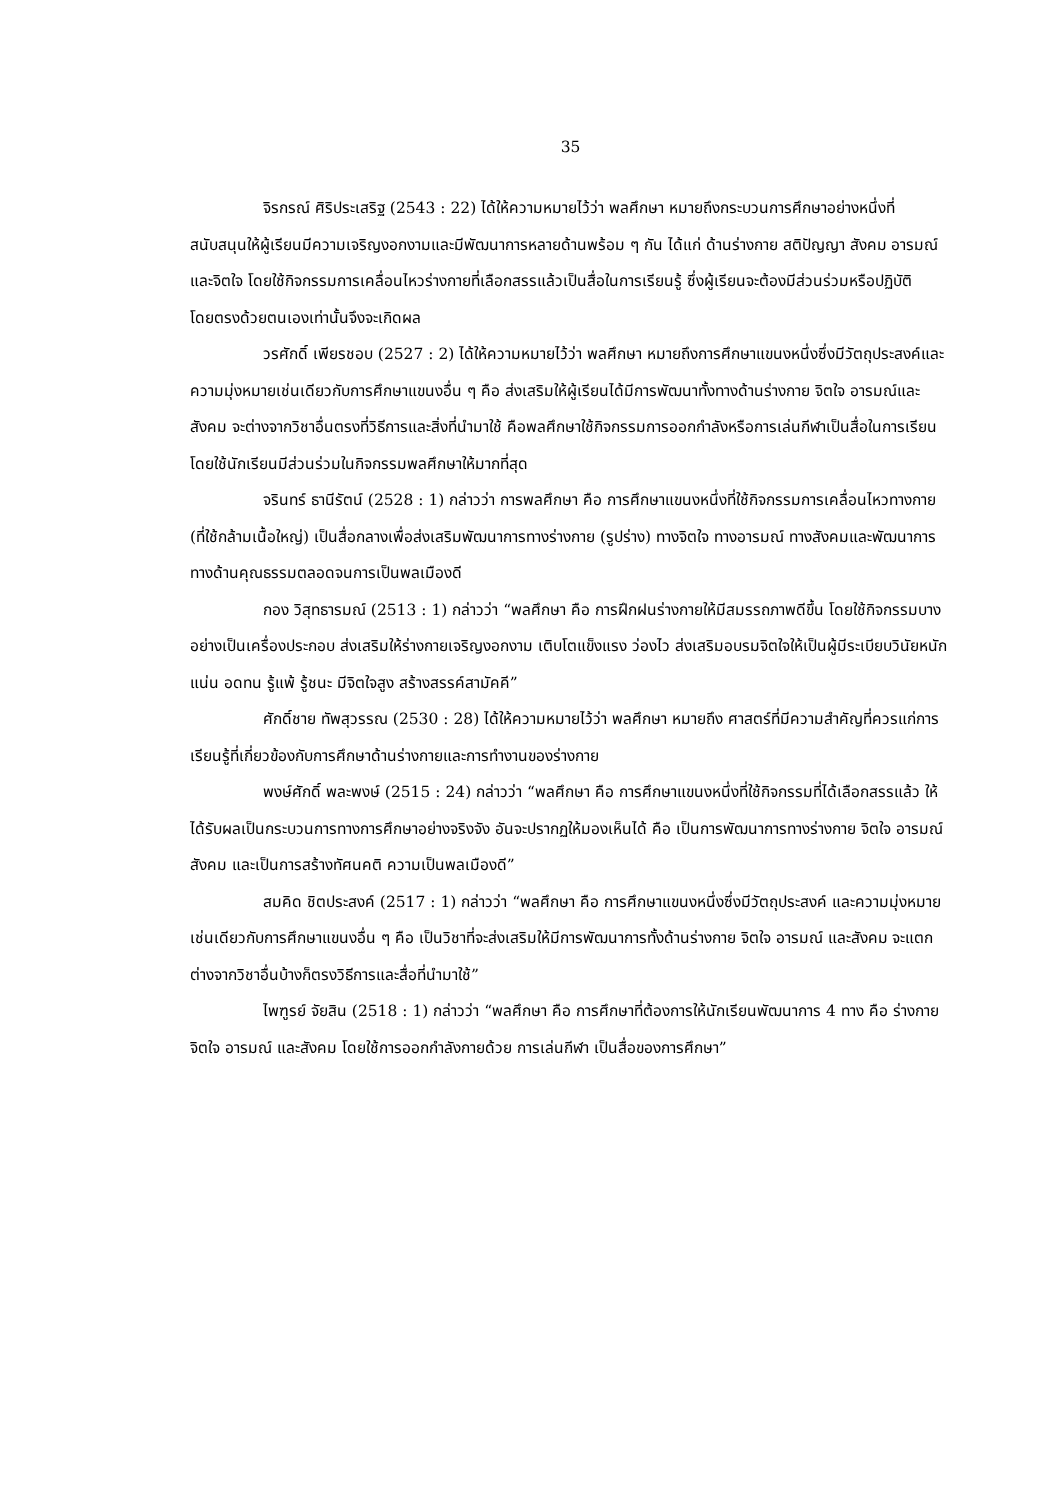35
จิรกรณ์ ศิริประเสริฐ (2543 : 22) ได้ให้ความหมายไว้ว่า พลศึกษา หมายถึงกระบวนการศึกษาอย่างหนึ่งที่สนับสนุนให้ผู้เรียนมีความเจริญงอกงามและมีพัฒนาการหลายด้านพร้อม ๆ กัน ได้แก่ ด้านร่างกาย สติปัญญา สังคม อารมณ์และจิตใจ โดยใช้กิจกรรมการเคลื่อนไหวร่างกายที่เลือกสรรแล้วเป็นสื่อในการเรียนรู้ ซึ่งผู้เรียนจะต้องมีส่วนร่วมหรือปฏิบัติโดยตรงด้วยตนเองเท่านั้นจึงจะเกิดผล
วรศักดิ์ เพียรชอบ (2527 : 2) ได้ให้ความหมายไว้ว่า พลศึกษา หมายถึงการศึกษาแขนงหนึ่งซึ่งมีวัตถุประสงค์และความมุ่งหมายเช่นเดียวกับการศึกษาแขนงอื่น ๆ คือ ส่งเสริมให้ผู้เรียนได้มีการพัฒนาทั้งทางด้านร่างกาย จิตใจ อารมณ์และสังคม จะต่างจากวิชาอื่นตรงที่วิธีการและสิ่งที่นำมาใช้ คือพลศึกษาใช้กิจกรรมการออกกำลังหรือการเล่นกีฬาเป็นสื่อในการเรียนโดยใช้นักเรียนมีส่วนร่วมในกิจกรรมพลศึกษาให้มากที่สุด
จรินทร์ ธานีรัตน์ (2528 : 1) กล่าวว่า การพลศึกษา คือ การศึกษาแขนงหนึ่งที่ใช้กิจกรรมการเคลื่อนไหวทางกาย (ที่ใช้กล้ามเนื้อใหญ่) เป็นสื่อกลางเพื่อส่งเสริมพัฒนาการทางร่างกาย (รูปร่าง) ทางจิตใจ ทางอารมณ์ ทางสังคมและพัฒนาการทางด้านคุณธรรมตลอดจนการเป็นพลเมืองดี
กอง วิสุทธารมณ์ (2513 : 1) กล่าวว่า “พลศึกษา คือ การฝึกฝนร่างกายให้มีสมรรถภาพดีขึ้น โดยใช้กิจกรรมบางอย่างเป็นเครื่องประกอบ ส่งเสริมให้ร่างกายเจริญงอกงาม เติบโตแข็งแรง ว่องไว ส่งเสริมอบรมจิตใจให้เป็นผู้มีระเบียบวินัยหนักแน่น อดทน รู้แพ้ รู้ชนะ มีจิตใจสูง สร้างสรรค์สามัคคี”
ศักดิ์ชาย ทัพสุวรรณ (2530 : 28) ได้ให้ความหมายไว้ว่า พลศึกษา หมายถึง ศาสตร์ที่มีความสำคัญที่ควรแก่การเรียนรู้ที่เกี่ยวข้องกับการศึกษาด้านร่างกายและการทำงานของร่างกาย
พงษ์ศักดิ์ พละพงษ์ (2515 : 24) กล่าวว่า “พลศึกษา คือ การศึกษาแขนงหนึ่งที่ใช้กิจกรรมที่ได้เลือกสรรแล้ว ให้ได้รับผลเป็นกระบวนการทางการศึกษาอย่างจริงจัง อันจะปรากฏให้มองเห็นได้ คือ เป็นการพัฒนาการทางร่างกาย จิตใจ อารมณ์ สังคม และเป็นการสร้างทัศนคติ ความเป็นพลเมืองดี”
สมคิด ชิตประสงค์ (2517 : 1) กล่าวว่า “พลศึกษา คือ การศึกษาแขนงหนึ่งซึ่งมีวัตถุประสงค์ และความมุ่งหมายเช่นเดียวกับการศึกษาแขนงอื่น ๆ คือ เป็นวิชาที่จะส่งเสริมให้มีการพัฒนาการทั้งด้านร่างกาย จิตใจ อารมณ์ และสังคม จะแตกต่างจากวิชาอื่นบ้างก็ตรงวิธีการและสื่อที่นำมาใช้”
ไพฑูรย์ จัยสิน (2518 : 1) กล่าวว่า “พลศึกษา คือ การศึกษาที่ต้องการให้นักเรียนพัฒนาการ 4 ทาง คือ ร่างกาย จิตใจ อารมณ์ และสังคม โดยใช้การออกกำลังกายด้วย การเล่นกีฬา เป็นสื่อของการศึกษา”